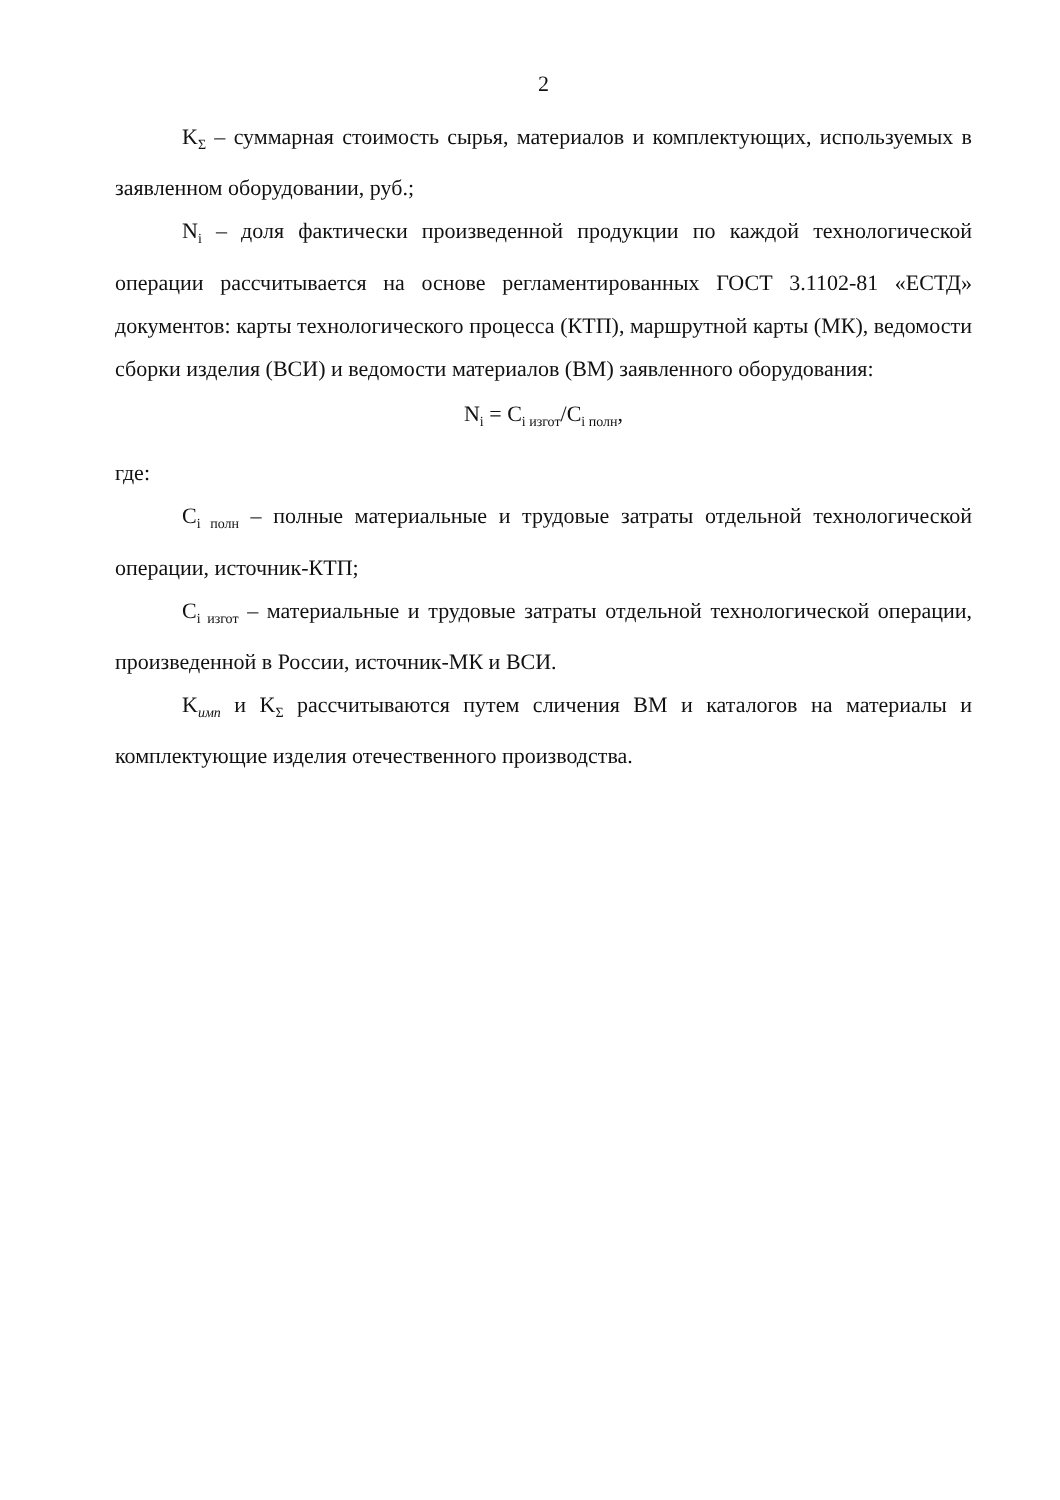2
K<sub>Σ</sub> – суммарная стоимость сырья, материалов и комплектующих, используемых в заявленном оборудовании, руб.;
N<sub>i</sub> – доля фактически произведенной продукции по каждой технологической операции рассчитывается на основе регламентированных ГОСТ 3.1102-81 «ЕСТД» документов: карты технологического процесса (КТП), маршрутной карты (МК), ведомости сборки изделия (ВСИ) и ведомости материалов (ВМ) заявленного оборудования:
N<sub>i</sub> = C<sub>i изгот</sub>/C<sub>i полн</sub>,
где:
C<sub>i полн</sub> – полные материальные и трудовые затраты отдельной технологической операции, источник-КТП;
C<sub>i изгот</sub> – материальные и трудовые затраты отдельной технологической операции, произведенной в России, источник-МК и ВСИ.
K<sub>имп</sub> и K<sub>Σ</sub> рассчитываются путем сличения ВМ и каталогов на материалы и комплектующие изделия отечественного производства.